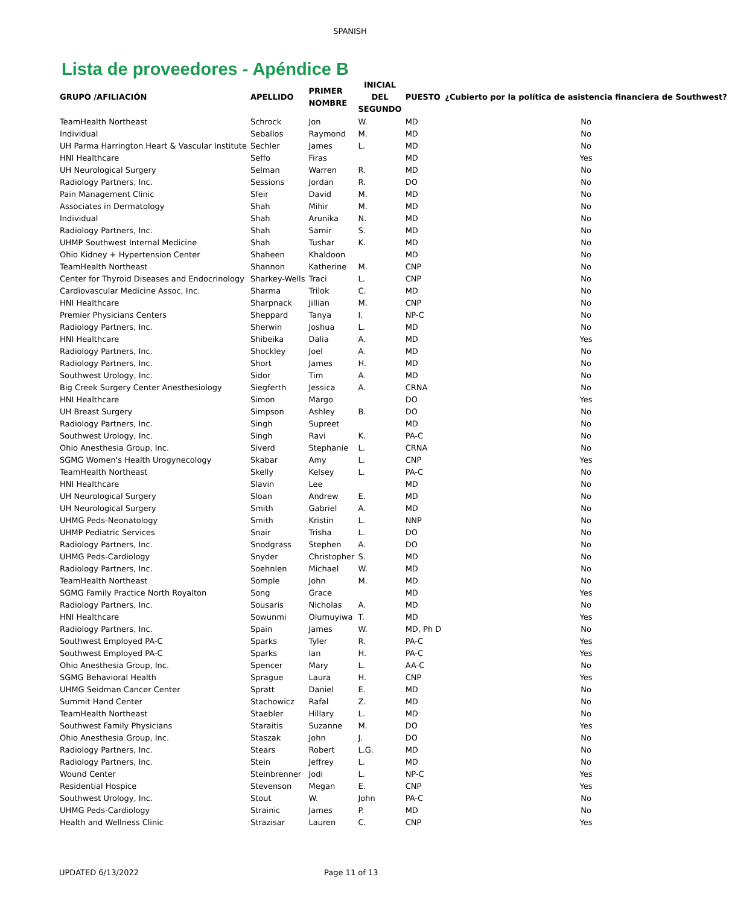SPANISH
Lista de proveedores - Apéndice B
| GRUPO /AFILIACIÓN | APELLIDO | PRIMER NOMBRE | INICIAL DEL SEGUNDO | PUESTO | ¿Cubierto por la política de asistencia financiera de Southwest? |
| --- | --- | --- | --- | --- | --- |
| TeamHealth Northeast | Schrock | Jon | W. | MD | No |
| Individual | Seballos | Raymond | M. | MD | No |
| UH Parma Harrington Heart & Vascular Institute | Sechler | James | L. | MD | No |
| HNI Healthcare | Seffo | Firas | | MD | Yes |
| UH Neurological Surgery | Selman | Warren | R. | MD | No |
| Radiology Partners, Inc. | Sessions | Jordan | R. | DO | No |
| Pain Management Clinic | Sfeir | David | M. | MD | No |
| Associates in Dermatology | Shah | Mihir | M. | MD | No |
| Individual | Shah | Arunika | N. | MD | No |
| Radiology Partners, Inc. | Shah | Samir | S. | MD | No |
| UHMP Southwest Internal Medicine | Shah | Tushar | K. | MD | No |
| Ohio Kidney + Hypertension Center | Shaheen | Khaldoon | | MD | No |
| TeamHealth Northeast | Shannon | Katherine | M. | CNP | No |
| Center for Thyroid Diseases and Endocrinology | Sharkey-Wells | Traci | L. | CNP | No |
| Cardiovascular Medicine Assoc, Inc. | Sharma | Trilok | C. | MD | No |
| HNI Healthcare | Sharpnack | Jillian | M. | CNP | No |
| Premier Physicians Centers | Sheppard | Tanya | I. | NP-C | No |
| Radiology Partners, Inc. | Sherwin | Joshua | L. | MD | No |
| HNI Healthcare | Shibeika | Dalia | A. | MD | Yes |
| Radiology Partners, Inc. | Shockley | Joel | A. | MD | No |
| Radiology Partners, Inc. | Short | James | H. | MD | No |
| Southwest Urology, Inc. | Sidor | Tim | A. | MD | No |
| Big Creek Surgery Center Anesthesiology | Siegferth | Jessica | A. | CRNA | No |
| HNI Healthcare | Simon | Margo | | DO | Yes |
| UH Breast Surgery | Simpson | Ashley | B. | DO | No |
| Radiology Partners, Inc. | Singh | Supreet | | MD | No |
| Southwest Urology, Inc. | Singh | Ravi | K. | PA-C | No |
| Ohio Anesthesia Group, Inc. | Siverd | Stephanie | L. | CRNA | No |
| SGMG Women's Health Urogynecology | Skabar | Amy | L. | CNP | Yes |
| TeamHealth Northeast | Skelly | Kelsey | L. | PA-C | No |
| HNI Healthcare | Slavin | Lee | | MD | No |
| UH Neurological Surgery | Sloan | Andrew | E. | MD | No |
| UH Neurological Surgery | Smith | Gabriel | A. | MD | No |
| UHMG Peds-Neonatology | Smith | Kristin | L. | NNP | No |
| UHMP Pediatric Services | Snair | Trisha | L. | DO | No |
| Radiology Partners, Inc. | Snodgrass | Stephen | A. | DO | No |
| UHMG Peds-Cardiology | Snyder | Christopher | S. | MD | No |
| Radiology Partners, Inc. | Soehnlen | Michael | W. | MD | No |
| TeamHealth Northeast | Somple | John | M. | MD | No |
| SGMG Family Practice North Royalton | Song | Grace | | MD | Yes |
| Radiology Partners, Inc. | Sousaris | Nicholas | A. | MD | No |
| HNI Healthcare | Sowunmi | Olumuyiwa | T. | MD | Yes |
| Radiology Partners, Inc. | Spain | James | W. | MD, Ph D | No |
| Southwest Employed PA-C | Sparks | Tyler | R. | PA-C | Yes |
| Southwest Employed PA-C | Sparks | Ian | H. | PA-C | Yes |
| Ohio Anesthesia Group, Inc. | Spencer | Mary | L. | AA-C | No |
| SGMG Behavioral Health | Sprague | Laura | H. | CNP | Yes |
| UHMG Seidman Cancer Center | Spratt | Daniel | E. | MD | No |
| Summit Hand Center | Stachowicz | Rafal | Z. | MD | No |
| TeamHealth Northeast | Staebler | Hillary | L. | MD | No |
| Southwest Family Physicians | Staraitis | Suzanne | M. | DO | Yes |
| Ohio Anesthesia Group, Inc. | Staszak | John | J. | DO | No |
| Radiology Partners, Inc. | Stears | Robert | L.G. | MD | No |
| Radiology Partners, Inc. | Stein | Jeffrey | L. | MD | No |
| Wound Center | Steinbrenner | Jodi | L. | NP-C | Yes |
| Residential Hospice | Stevenson | Megan | E. | CNP | Yes |
| Southwest Urology, Inc. | Stout | W. | John | PA-C | No |
| UHMG Peds-Cardiology | Strainic | James | P. | MD | No |
| Health and Wellness Clinic | Strazisar | Lauren | C. | CNP | Yes |
UPDATED 6/13/2022 Page 11 of 13